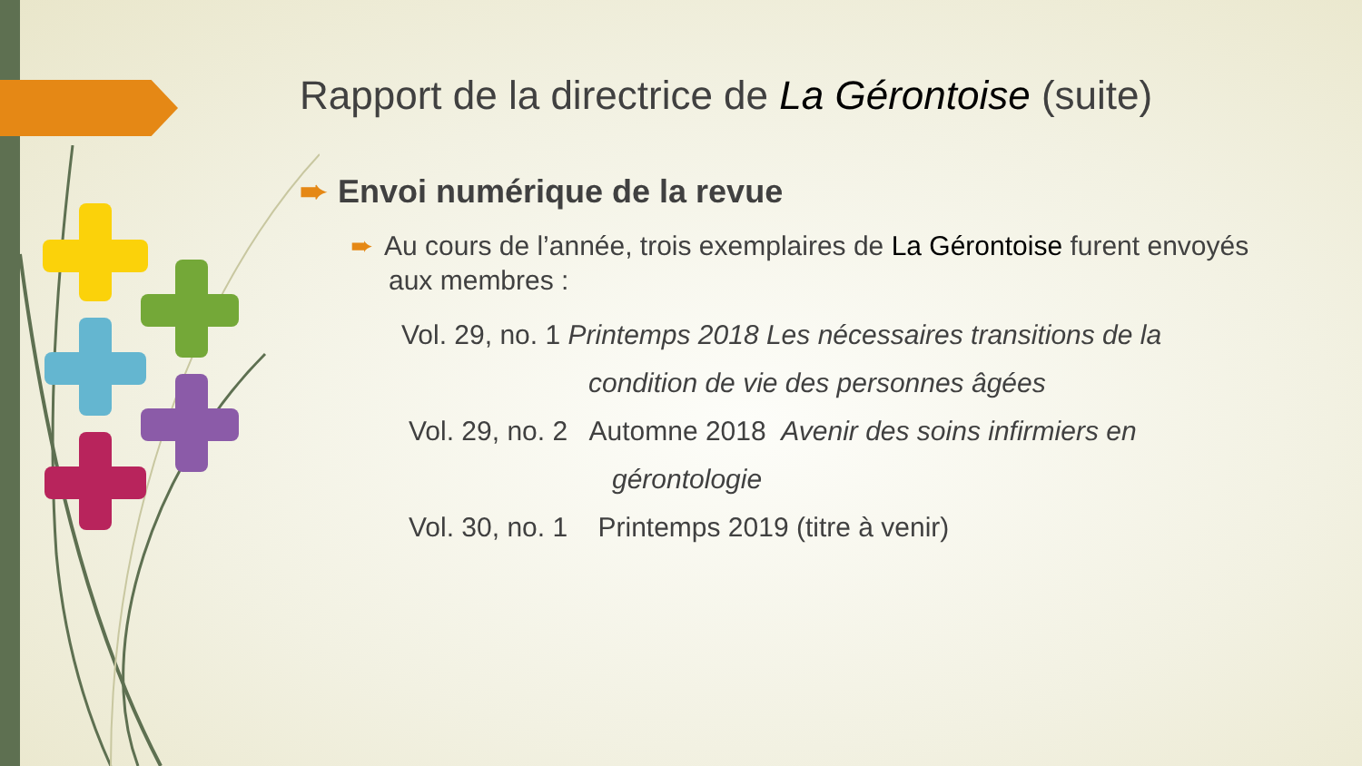Rapport de la directrice de La Gérontoise (suite)
➨ Envoi numérique de la revue
➨ Au cours de l’année, trois exemplaires de La Gérontoise furent envoyés aux membres :
Vol. 29, no. 1 Printemps 2018 Les nécessaires transitions de la
condition de vie des personnes âgées
Vol. 29, no. 2 Automne 2018 Avenir des soins infirmiers en
gérontologie
Vol. 30, no. 1 Printemps 2019 (titre à venir)